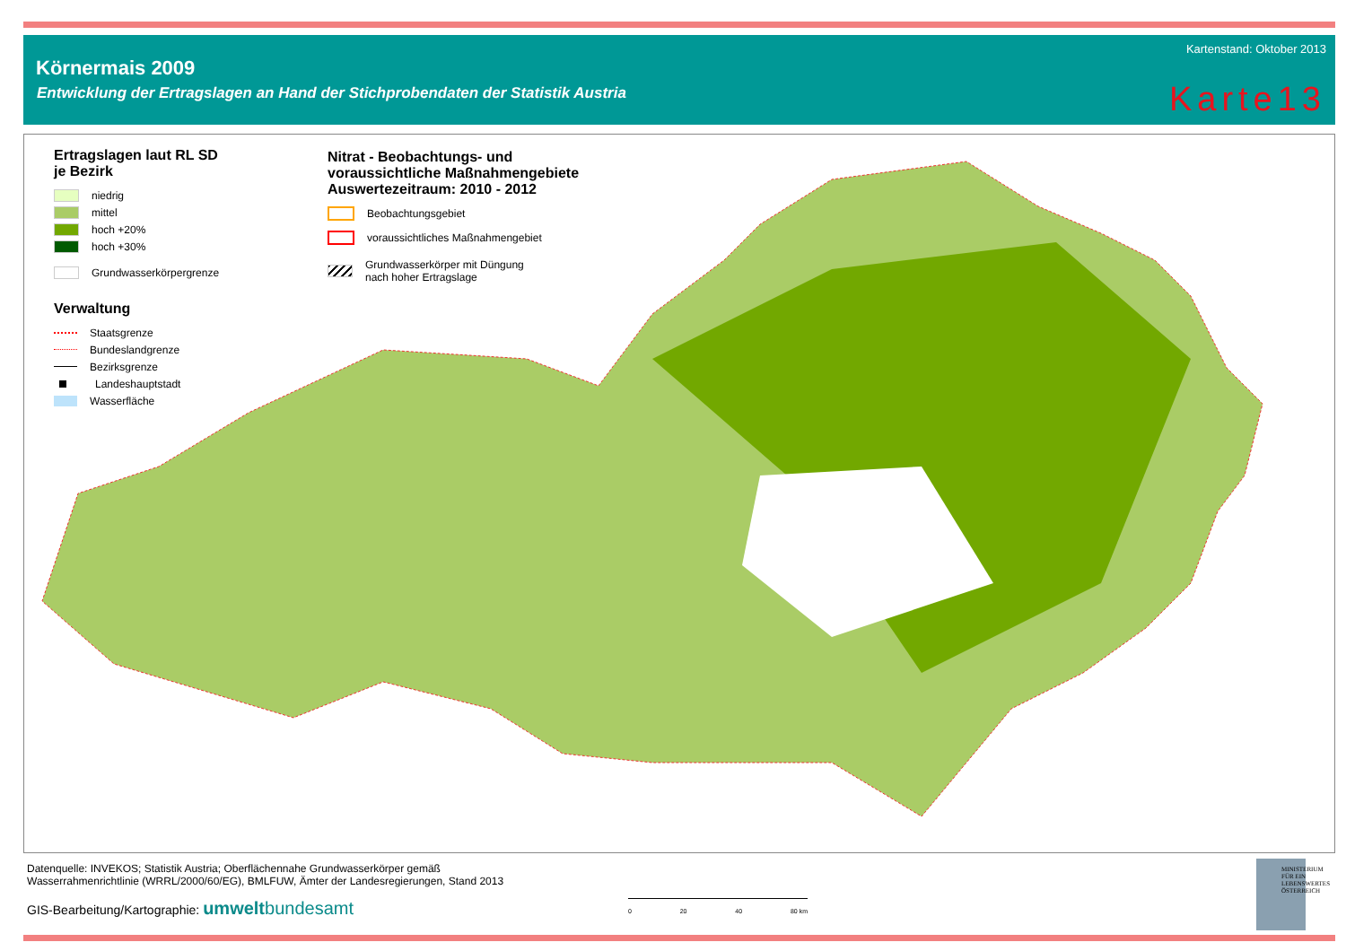Kartenstand: Oktober 2013
Körnermais 2009
Entwicklung der Ertragslagen an Hand der Stichprobendaten der Statistik Austria
Karte13
Ertragslagen laut RL SD
je Bezirk
niedrig
mittel
hoch +20%
hoch +30%
Grundwasserkörpergrenze
Verwaltung
Staatsgrenze
Bundeslandgrenze
Bezirksgrenze
Landeshauptstadt
Wasserfläche
Nitrat - Beobachtungs- und
voraussichtliche Maßnahmengebiete
Auswertezeitraum: 2010 - 2012
Beobachtungsgebiet
voraussichtliches Maßnahmengebiet
Grundwasserkörper mit Düngung
nach hoher Ertragslage
Datenquelle: INVEKOS; Statistik Austria; Oberflächennahe Grundwasserkörper gemäß
Wasserrahmenrichtlinie (WRRL/2000/60/EG), BMLFUW, Ämter der Landesregierungen, Stand 2013
GIS-Bearbeitung/Kartographie: umwelt bundesamt
0 20 40 80 km
MINISTERIUM
FÜR EIN
LEBENSWERTES
ÖSTERREICH